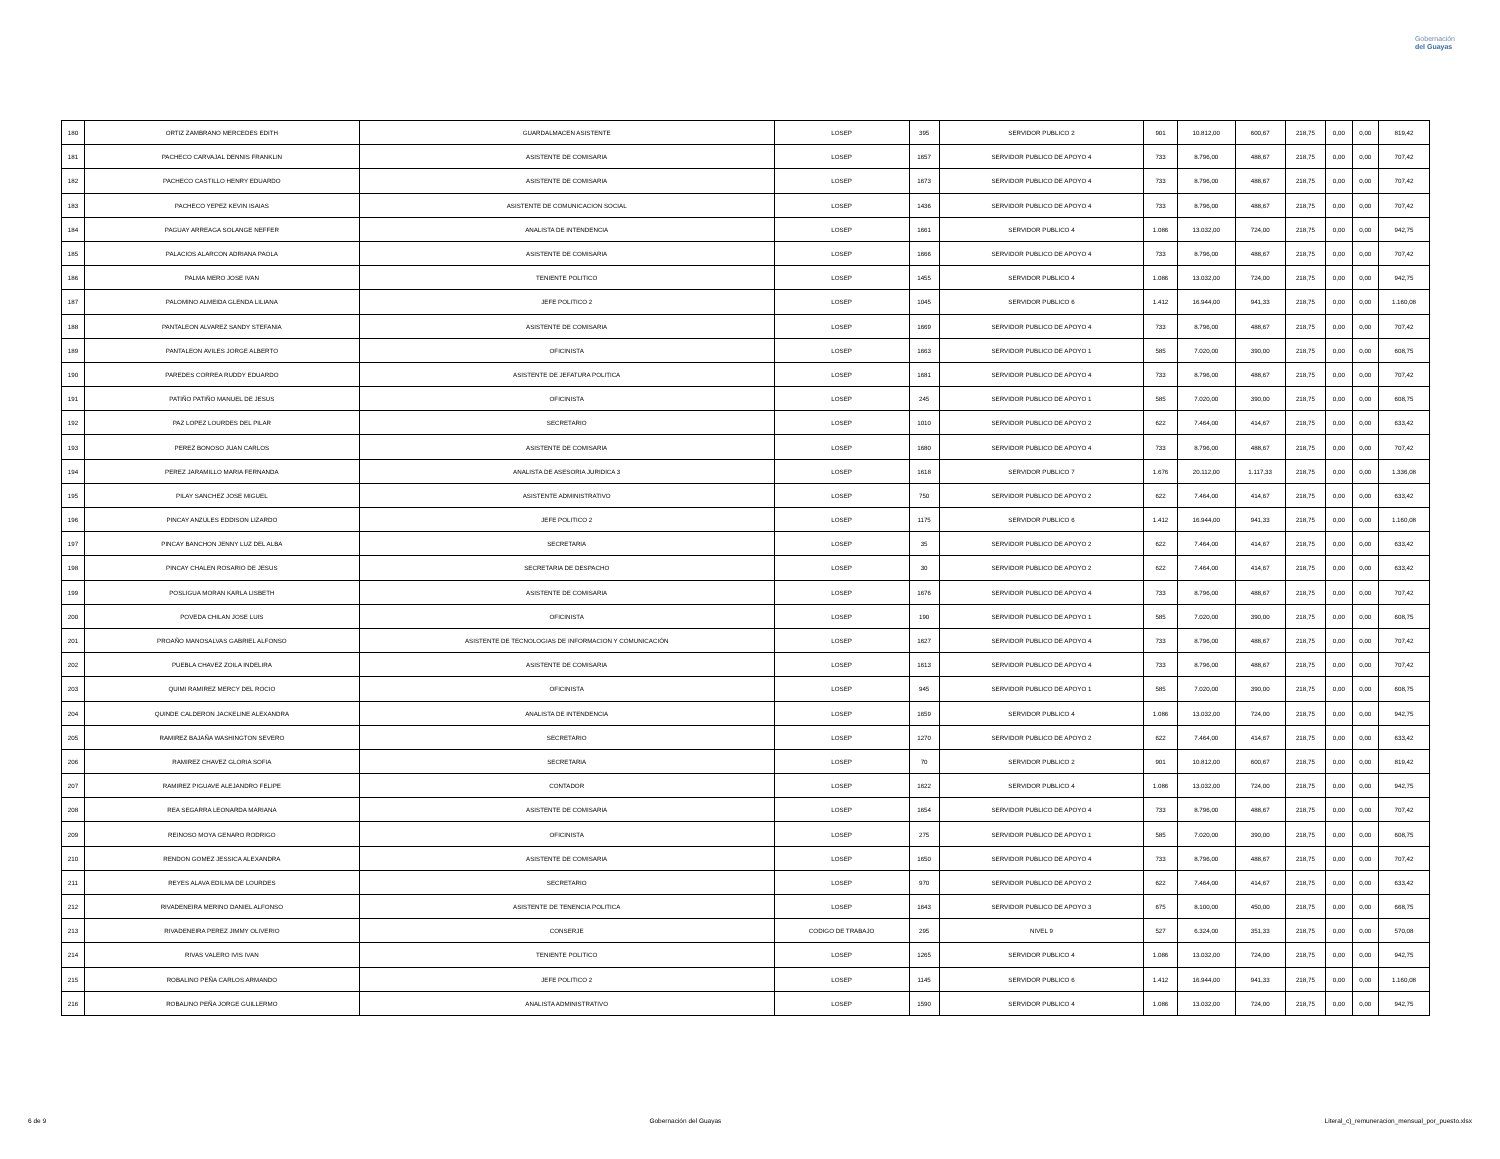Gobernación
del Guayas
| 180 | ORTIZ ZAMBRANO MERCEDES EDITH | GUARDALMACEN ASISTENTE | LOSEP | 395 | SERVIDOR PUBLICO 2 | 901 | 10.812,00 | 600,67 | 218,75 | 0,00 | 0,00 | 819,42 |
| 181 | PACHECO CARVAJAL DENNIS FRANKLIN | ASISTENTE DE COMISARIA | LOSEP | 1657 | SERVIDOR PUBLICO DE APOYO 4 | 733 | 8.796,00 | 488,67 | 218,75 | 0,00 | 0,00 | 707,42 |
| 182 | PACHECO CASTILLO HENRY EDUARDO | ASISTENTE DE COMISARIA | LOSEP | 1673 | SERVIDOR PUBLICO DE APOYO 4 | 733 | 8.796,00 | 488,67 | 218,75 | 0,00 | 0,00 | 707,42 |
| 183 | PACHECO YEPEZ KEVIN ISAIAS | ASISTENTE DE COMUNICACION SOCIAL | LOSEP | 1436 | SERVIDOR PUBLICO DE APOYO 4 | 733 | 8.796,00 | 488,67 | 218,75 | 0,00 | 0,00 | 707,42 |
| 184 | PAGUAY ARREAGA SOLANGE NEFFER | ANALISTA DE INTENDENCIA | LOSEP | 1661 | SERVIDOR PUBLICO 4 | 1.086 | 13.032,00 | 724,00 | 218,75 | 0,00 | 0,00 | 942,75 |
| 185 | PALACIOS ALARCON ADRIANA PAOLA | ASISTENTE DE COMISARIA | LOSEP | 1666 | SERVIDOR PUBLICO DE APOYO 4 | 733 | 8.796,00 | 488,67 | 218,75 | 0,00 | 0,00 | 707,42 |
| 186 | PALMA MERO JOSE IVAN | TENIENTE POLITICO | LOSEP | 1455 | SERVIDOR PUBLICO 4 | 1.086 | 13.032,00 | 724,00 | 218,75 | 0,00 | 0,00 | 942,75 |
| 187 | PALOMINO ALMEIDA GLENDA LILIANA | JEFE POLITICO 2 | LOSEP | 1045 | SERVIDOR PUBLICO 6 | 1.412 | 16.944,00 | 941,33 | 218,75 | 0,00 | 0,00 | 1.160,08 |
| 188 | PANTALEON ALVAREZ SANDY STEFANIA | ASISTENTE DE COMISARIA | LOSEP | 1669 | SERVIDOR PUBLICO DE APOYO 4 | 733 | 8.796,00 | 488,67 | 218,75 | 0,00 | 0,00 | 707,42 |
| 189 | PANTALEON AVILES JORGE ALBERTO | OFICINISTA | LOSEP | 1663 | SERVIDOR PUBLICO DE APOYO 1 | 585 | 7.020,00 | 390,00 | 218,75 | 0,00 | 0,00 | 608,75 |
| 190 | PAREDES CORREA RUDDY EDUARDO | ASISTENTE DE JEFATURA POLITICA | LOSEP | 1681 | SERVIDOR PUBLICO DE APOYO 4 | 733 | 8.796,00 | 488,67 | 218,75 | 0,00 | 0,00 | 707,42 |
| 191 | PATIÑO PATIÑO MANUEL DE JESUS | OFICINISTA | LOSEP | 245 | SERVIDOR PUBLICO DE APOYO 1 | 585 | 7.020,00 | 390,00 | 218,75 | 0,00 | 0,00 | 608,75 |
| 192 | PAZ LOPEZ LOURDES DEL PILAR | SECRETARIO | LOSEP | 1010 | SERVIDOR PUBLICO DE APOYO 2 | 622 | 7.464,00 | 414,67 | 218,75 | 0,00 | 0,00 | 633,42 |
| 193 | PEREZ BONOSO JUAN CARLOS | ASISTENTE DE COMISARIA | LOSEP | 1680 | SERVIDOR PUBLICO DE APOYO 4 | 733 | 8.796,00 | 488,67 | 218,75 | 0,00 | 0,00 | 707,42 |
| 194 | PEREZ JARAMILLO MARIA FERNANDA | ANALISTA DE ASESORIA JURIDICA 3 | LOSEP | 1618 | SERVIDOR PUBLICO 7 | 1.676 | 20.112,00 | 1.117,33 | 218,75 | 0,00 | 0,00 | 1.336,08 |
| 195 | PILAY SANCHEZ JOSE MIGUEL | ASISTENTE ADMINISTRATIVO | LOSEP | 750 | SERVIDOR PUBLICO DE APOYO 2 | 622 | 7.464,00 | 414,67 | 218,75 | 0,00 | 0,00 | 633,42 |
| 196 | PINCAY ANZULES EDDISON LIZARDO | JEFE POLITICO 2 | LOSEP | 1175 | SERVIDOR PUBLICO 6 | 1.412 | 16.944,00 | 941,33 | 218,75 | 0,00 | 0,00 | 1.160,08 |
| 197 | PINCAY BANCHON JENNY LUZ DEL ALBA | SECRETARIA | LOSEP | 35 | SERVIDOR PUBLICO DE APOYO 2 | 622 | 7.464,00 | 414,67 | 218,75 | 0,00 | 0,00 | 633,42 |
| 198 | PINCAY CHALEN ROSARIO DE JESUS | SECRETARIA DE DESPACHO | LOSEP | 30 | SERVIDOR PUBLICO DE APOYO 2 | 622 | 7.464,00 | 414,67 | 218,75 | 0,00 | 0,00 | 633,42 |
| 199 | POSLIGUA MORAN KARLA LISBETH | ASISTENTE DE COMISARIA | LOSEP | 1676 | SERVIDOR PUBLICO DE APOYO 4 | 733 | 8.796,00 | 488,67 | 218,75 | 0,00 | 0,00 | 707,42 |
| 200 | POVEDA CHILAN JOSE LUIS | OFICINISTA | LOSEP | 190 | SERVIDOR PUBLICO DE APOYO 1 | 585 | 7.020,00 | 390,00 | 218,75 | 0,00 | 0,00 | 608,75 |
| 201 | PROAÑO MANOSALVAS GABRIEL ALFONSO | ASISTENTE DE TECNOLOGIAS DE INFORMACION Y COMUNICACIÓN | LOSEP | 1627 | SERVIDOR PUBLICO DE APOYO 4 | 733 | 8.796,00 | 488,67 | 218,75 | 0,00 | 0,00 | 707,42 |
| 202 | PUEBLA CHAVEZ ZOILA INDELIRA | ASISTENTE DE COMISARIA | LOSEP | 1613 | SERVIDOR PUBLICO DE APOYO 4 | 733 | 8.796,00 | 488,67 | 218,75 | 0,00 | 0,00 | 707,42 |
| 203 | QUIMI RAMIREZ MERCY DEL ROCIO | OFICINISTA | LOSEP | 945 | SERVIDOR PUBLICO DE APOYO 1 | 585 | 7.020,00 | 390,00 | 218,75 | 0,00 | 0,00 | 608,75 |
| 204 | QUINDE CALDERON JACKELINE ALEXANDRA | ANALISTA DE INTENDENCIA | LOSEP | 1659 | SERVIDOR PUBLICO 4 | 1.086 | 13.032,00 | 724,00 | 218,75 | 0,00 | 0,00 | 942,75 |
| 205 | RAMIREZ BAJAÑA WASHINGTON SEVERO | SECRETARIO | LOSEP | 1270 | SERVIDOR PUBLICO DE APOYO 2 | 622 | 7.464,00 | 414,67 | 218,75 | 0,00 | 0,00 | 633,42 |
| 206 | RAMIREZ CHAVEZ GLORIA SOFIA | SECRETARIA | LOSEP | 70 | SERVIDOR PUBLICO 2 | 901 | 10.812,00 | 600,67 | 218,75 | 0,00 | 0,00 | 819,42 |
| 207 | RAMIREZ PIGUAVE ALEJANDRO FELIPE | CONTADOR | LOSEP | 1622 | SERVIDOR PUBLICO 4 | 1.086 | 13.032,00 | 724,00 | 218,75 | 0,00 | 0,00 | 942,75 |
| 208 | REA SEGARRA LEONARDA MARIANA | ASISTENTE DE COMISARIA | LOSEP | 1654 | SERVIDOR PUBLICO DE APOYO 4 | 733 | 8.796,00 | 488,67 | 218,75 | 0,00 | 0,00 | 707,42 |
| 209 | REINOSO MOYA GENARO RODRIGO | OFICINISTA | LOSEP | 275 | SERVIDOR PUBLICO DE APOYO 1 | 585 | 7.020,00 | 390,00 | 218,75 | 0,00 | 0,00 | 608,75 |
| 210 | RENDON GOMEZ JESSICA ALEXANDRA | ASISTENTE DE COMISARIA | LOSEP | 1650 | SERVIDOR PUBLICO DE APOYO 4 | 733 | 8.796,00 | 488,67 | 218,75 | 0,00 | 0,00 | 707,42 |
| 211 | REYES ALAVA EDILMA DE LOURDES | SECRETARIO | LOSEP | 970 | SERVIDOR PUBLICO DE APOYO 2 | 622 | 7.464,00 | 414,67 | 218,75 | 0,00 | 0,00 | 633,42 |
| 212 | RIVADENEIRA MERINO DANIEL ALFONSO | ASISTENTE DE TENENCIA POLITICA | LOSEP | 1643 | SERVIDOR PUBLICO DE APOYO 3 | 675 | 8.100,00 | 450,00 | 218,75 | 0,00 | 0,00 | 668,75 |
| 213 | RIVADENEIRA PEREZ JIMMY OLIVERIO | CONSERJE | CODIGO DE TRABAJO | 295 | NIVEL 9 | 527 | 6.324,00 | 351,33 | 218,75 | 0,00 | 0,00 | 570,08 |
| 214 | RIVAS VALERO IVIS IVAN | TENIENTE POLITICO | LOSEP | 1265 | SERVIDOR PUBLICO 4 | 1.086 | 13.032,00 | 724,00 | 218,75 | 0,00 | 0,00 | 942,75 |
| 215 | ROBALINO PEÑA CARLOS ARMANDO | JEFE POLITICO 2 | LOSEP | 1145 | SERVIDOR PUBLICO 6 | 1.412 | 16.944,00 | 941,33 | 218,75 | 0,00 | 0,00 | 1.160,08 |
| 216 | ROBALINO PEÑA JORGE GUILLERMO | ANALISTA ADMINISTRATIVO | LOSEP | 1590 | SERVIDOR PUBLICO 4 | 1.086 | 13.032,00 | 724,00 | 218,75 | 0,00 | 0,00 | 942,75 |
6 de 9 Gobernación del Guayas Literal_c)_remuneracion_mensual_por_puesto.xlsx